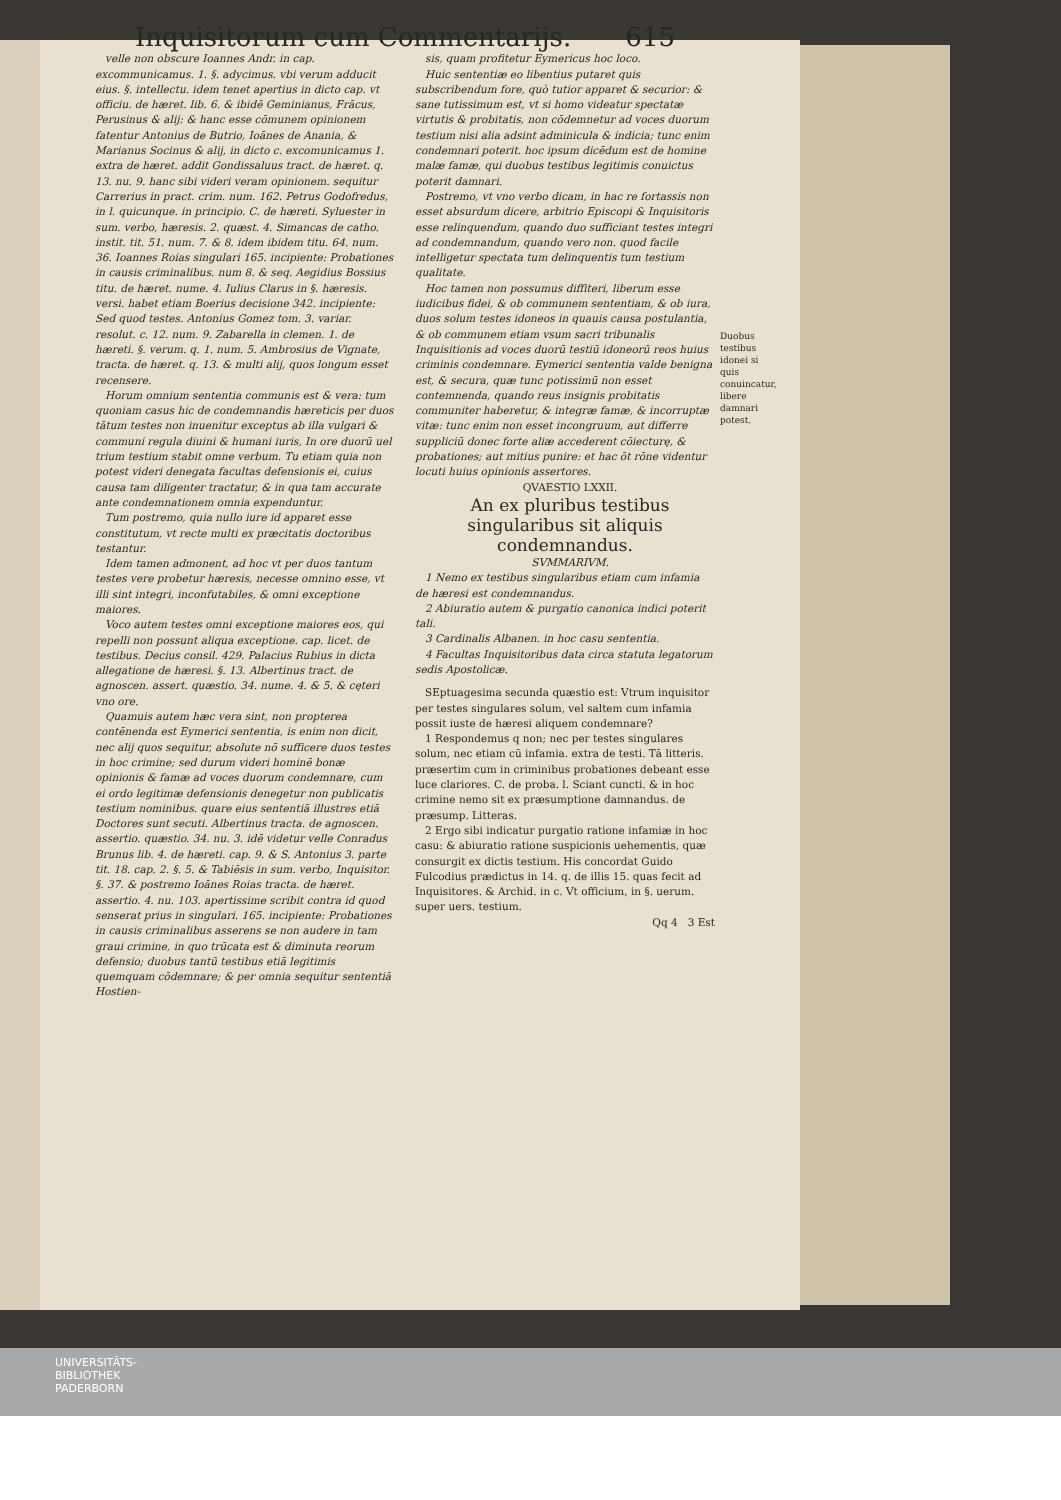Inquisitorum cum Commentarijs. 615
velle non obscure Ioannes Andr. in cap. excommunicamus. 1. §. adycimus. vbi verum adducit eius. §. intellectu. idem tenet apertius in dicto cap. vt officiu. de hæret. lib. 6. & ibidē Geminianus, Frācus, Perusinus & alij: & hanc esse cōmunem opinionem fatentur Antonius de Butrio, Ioānes de Anania, & Marianus Socinus & alij, in dicto c. excomunicamus 1. extra de hæret. addit Gondissaluus tract. de hæret. q. 13. nu. 9. hanc sibi videri veram opinionem. sequitur Carrerius in pract. crim. num. 162. Petrus Godofredus, in l. quicunque. in principio. C. de hæreti. Syluester in sum. verbo, hæresis. 2. quæst. 4. Simancas de catho. instit. tit. 51. num. 7. & 8. idem ibidem titu. 64. num. 36. Ioannes Roias singulari 165. incipiente: Probationes in causis criminalibus. num 8. & seq. Aegidius Bossius titu. de hæret. nume. 4. Iulius Clarus in §. hæresis. versi. habet etiam Boerius decisione 342. incipiente: Sed quod testes. Antonius Gomez tom. 3. variar. resolut. c. 12. num. 9. Zabarella in clemen. 1. de hæreti. §. verum. q. 1. num. 5. Ambrosius de Vignate, tracta. de hæret. q. 13. & multi alij, quos longum esset recensere.
Horum omnium sententia communis est & vera: tum quoniam casus hic de condemnandis hæreticis per duos tātum testes non inuenitur exceptus ab illa vulgari & communi regula diuini & humani iuris, In ore duorū uel trium testium stabit omne verbum. Tu etiam quia non potest videri denegata facultas defensionis ei, cuius causa tam diligenter tractatur, & in qua tam accurate ante condemnationem omnia expenduntur.
Tum postremo, quia nullo iure id apparet esse constitutum, vt recte multi ex præcitatis doctoribus testantur.
Idem tamen admonent, ad hoc vt per duos tantum testes vere probetur hæresis, necesse omnino esse, vt illi sint integri, inconfutabiles, & omni exceptione maiores.
Voco autem testes omni exceptione maiores eos, qui repelli non possunt aliqua exceptione. cap. licet. de testibus. Decius consil. 429. Palacius Rubius in dicta allegatione de hæresi. §. 13. Albertinus tract. de agnoscen. assert. quæstio. 34. nume. 4. & 5. & cęteri vno ore.
Quamuis autem hæc vera sint, non propterea contēnenda est Eymerici sententia, is enim non dicit, nec alij quos sequitur, absolute nō sufficere duos testes in hoc crimine; sed durum videri hominē bonæ opinionis & famæ ad voces duorum condemnare, cum ei ordo legitimæ defensionis denegetur non publicatis testium nominibus. quare eius sententiā illustres etiā Doctores sunt secuti. Albertinus tracta. de agnoscen. assertio. quæstio. 34. nu. 3. idē videtur velle Conradus Brunus lib. 4. de hæreti. cap. 9. & S. Antonius 3. parte tit. 18. cap. 2. §. 5. & Tabiēsis in sum. verbo, Inquisitor. §. 37. & postremo Ioānes Roias tracta. de hæret. assertio. 4. nu. 103. apertissime scribit contra id quod senserat prius in singulari. 165. incipiente: Probationes in causis criminalibus asserens se non audere in tam graui crimine, in quo trūcata est & diminuta reorum defensio; duobus tantū testibus etiā legitimis quemquam cōdemnare; & per omnia sequitur sententiā Hostien-
sis, quam profitetur Eymericus hoc loco.
Huic sententiæ eo libentius putaret quis subscribendum fore, quò tutior apparet & securior: & sane tutissimum est, vt si homo videatur spectatæ virtutis & probitatis, non cōdemnetur ad voces duorum testium nisi alia adsint adminicula & indicia; tunc enim condemnari poterit. hoc ipsum dicēdum est de homine malæ famæ, qui duobus testibus legitimis conuictus poterit damnari.
Postremo, vt vno verbo dicam, in hac re fortassis non esset absurdum dicere, arbitrio Episcopi & Inquisitoris esse relinquendum, quando duo sufficiant testes integri ad condemnandum, quando vero non. quod facile intelligetur spectata tum delinquentis tum testium qualitate.
Hoc tamen non possumus diffiteri, liberum esse iudicibus fidei, & ob communem sententiam, & ob iura, duos solum testes idoneos in quauis causa postulantia, & ob communem etiam vsum sacri tribunalis Inquisitionis ad voces duorū testiū idoneorū reos huius criminis condemnare. Eymerici sententia valde benigna est, & secura, quæ tunc potissimū non esset contemnenda, quando reus insignis probitatis communiter haberetur, & integræ famæ, & incorruptæ vitæ: tunc enim non esset incongruum, aut differre suppliciū donec forte aliæ accederent cōiecturę, & probationes; aut mitius punire: et hac ōt rōne videntur locuti huius opinionis assertores.
QVAESTIO LXXII.
An ex pluribus testibus singularibus sit aliquis condemnandus.
SVMMARIVM.
1 Nemo ex testibus singularibus etiam cum infamia de hæresi est condemnandus.
2 Abiuratio autem & purgatio canonica indici poterit tali.
3 Cardinalis Albanen. in hoc casu sententia.
4 Facultas Inquisitoribus data circa statuta legatorum sedis Apostolicæ.
SEptuagesima secunda quæstio est: Vtrum inquisitor per testes singulares solum, vel saltem cum infamia possit iuste de hæresi aliquem condemnare?
1 Respondemus q non; nec per testes singulares solum, nec etiam cū infamia. extra de testi. Tā litteris. præsertim cum in criminibus probationes debeant esse luce clariores. C. de proba. l. Sciant cuncti. & in hoc crimine nemo sit ex præsumptione damnandus. de præsump. Litteras.
2 Ergo sibi indicatur purgatio ratione infamiæ in hoc casu: & abiuratio ratione suspicionis uehementis, quæ consurgit ex dictis testium. His concordat Guido Fulcodius prædictus in 14. q. de illis 15. quas fecit ad Inquisitores. & Archid. in c. Vt officium, in §. uerum. super uers. testium.
Qq 4 3 Est
Duobus testibus idonei si quis conuincatur, libere damnari potest.
UNIVERSITÄTS-
BIBLIOTHEK
PADERBORN